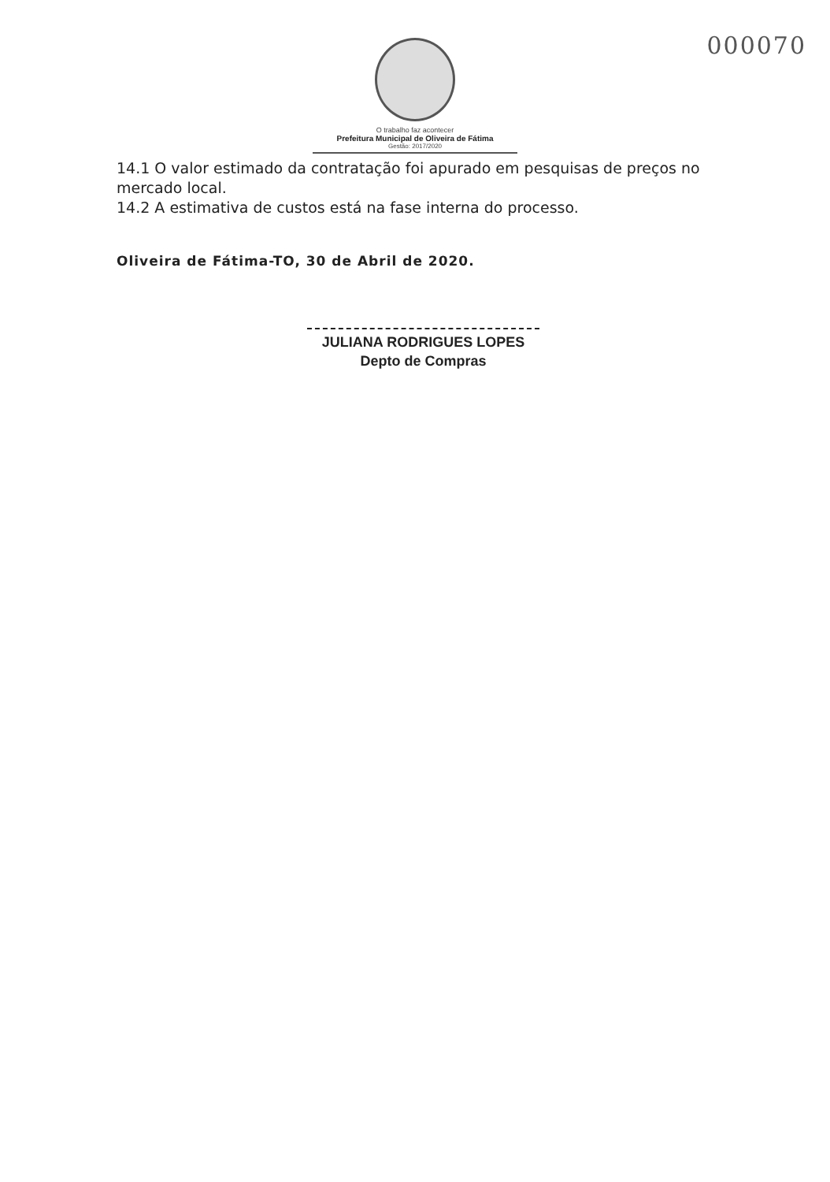000070
O trabalho faz acontecer
Prefeitura Municipal de Oliveira de Fátima
Gestão: 2017/2020
14.1 O valor estimado da contratação foi apurado em pesquisas de preços no mercado local.
14.2 A estimativa de custos está na fase interna do processo.
Oliveira de Fátima-TO, 30 de Abril de 2020.
JULIANA RODRIGUES LOPES
Depto de Compras